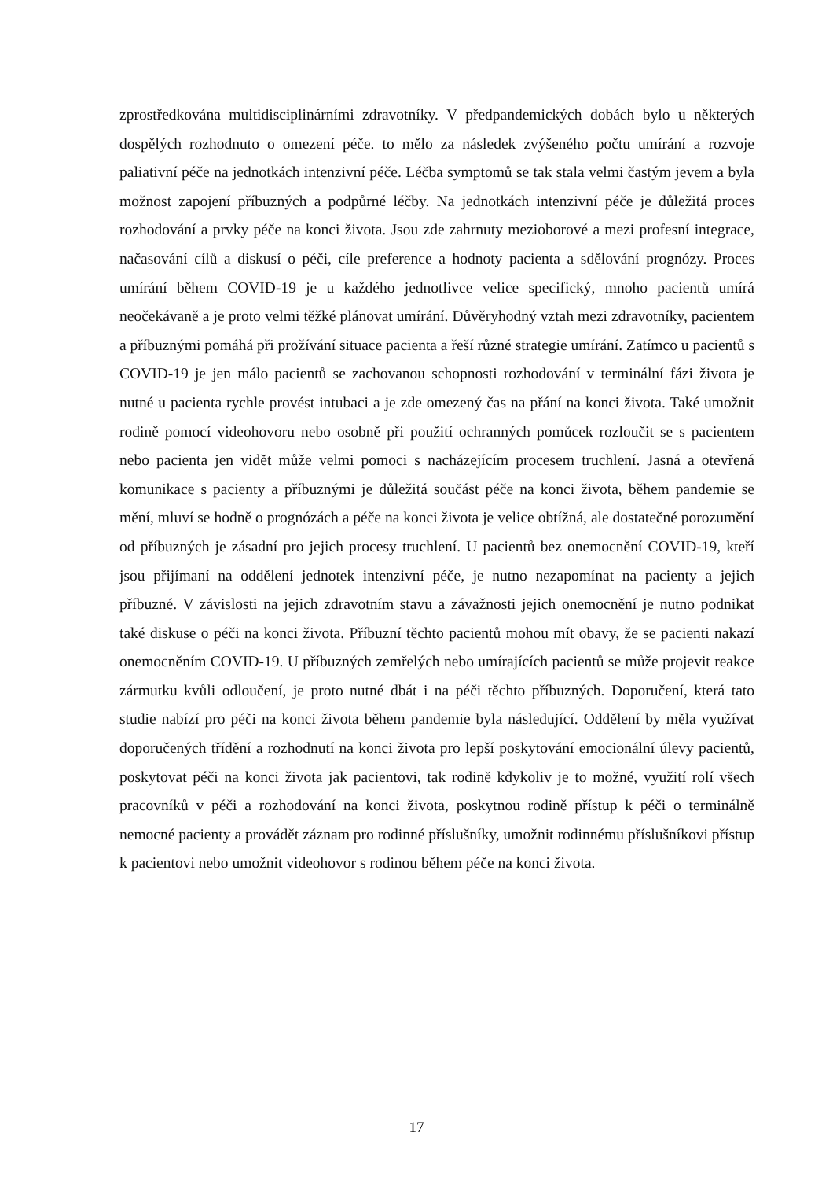zprostředkována multidisciplinárními zdravotníky. V předpandemických dobách bylo u některých dospělých rozhodnuto o omezení péče. to mělo za následek zvýšeného počtu umírání a rozvoje paliativní péče na jednotkách intenzivní péče. Léčba symptomů se tak stala velmi častým jevem a byla možnost zapojení příbuzných a podpůrné léčby. Na jednotkách intenzivní péče je důležitá proces rozhodování a prvky péče na konci života. Jsou zde zahrnuty mezioborové a mezi profesní integrace, načasování cílů a diskusí o péči, cíle preference a hodnoty pacienta a sdělování prognózy. Proces umírání během COVID-19 je u každého jednotlivce velice specifický, mnoho pacientů umírá neočekávaně a je proto velmi těžké plánovat umírání. Důvěryhodný vztah mezi zdravotníky, pacientem a příbuznými pomáhá při prožívání situace pacienta a řeší různé strategie umírání. Zatímco u pacientů s COVID-19 je jen málo pacientů se zachovanou schopnosti rozhodování v terminální fázi života je nutné u pacienta rychle provést intubaci a je zde omezený čas na přání na konci života. Také umožnit rodině pomocí videohovoru nebo osobně při použití ochranných pomůcek rozloučit se s pacientem nebo pacienta jen vidět může velmi pomoci s nacházejícím procesem truchlení. Jasná a otevřená komunikace s pacienty a příbuznými je důležitá součást péče na konci života, během pandemie se mění, mluví se hodně o prognózách a péče na konci života je velice obtížná, ale dostatečné porozumění od příbuzných je zásadní pro jejich procesy truchlení. U pacientů bez onemocnění COVID-19, kteří jsou přijímaní na oddělení jednotek intenzivní péče, je nutno nezapomínat na pacienty a jejich příbuzné. V závislosti na jejich zdravotním stavu a závažnosti jejich onemocnění je nutno podnikat také diskuse o péči na konci života. Příbuzní těchto pacientů mohou mít obavy, že se pacienti nakazí onemocněním COVID-19. U příbuzných zemřelých nebo umírajících pacientů se může projevit reakce zármutku kvůli odloučení, je proto nutné dbát i na péči těchto příbuzných. Doporučení, která tato studie nabízí pro péči na konci života během pandemie byla následující. Oddělení by měla využívat doporučených třídění a rozhodnutí na konci života pro lepší poskytování emocionální úlevy pacientů, poskytovat péči na konci života jak pacientovi, tak rodině kdykoliv je to možné, využití rolí všech pracovníků v péči a rozhodování na konci života, poskytnou rodině přístup k péči o terminálně nemocné pacienty a provádět záznam pro rodinné příslušníky, umožnit rodinnému příslušníkovi přístup k pacientovi nebo umožnit videohovor s rodinou během péče na konci života.
17